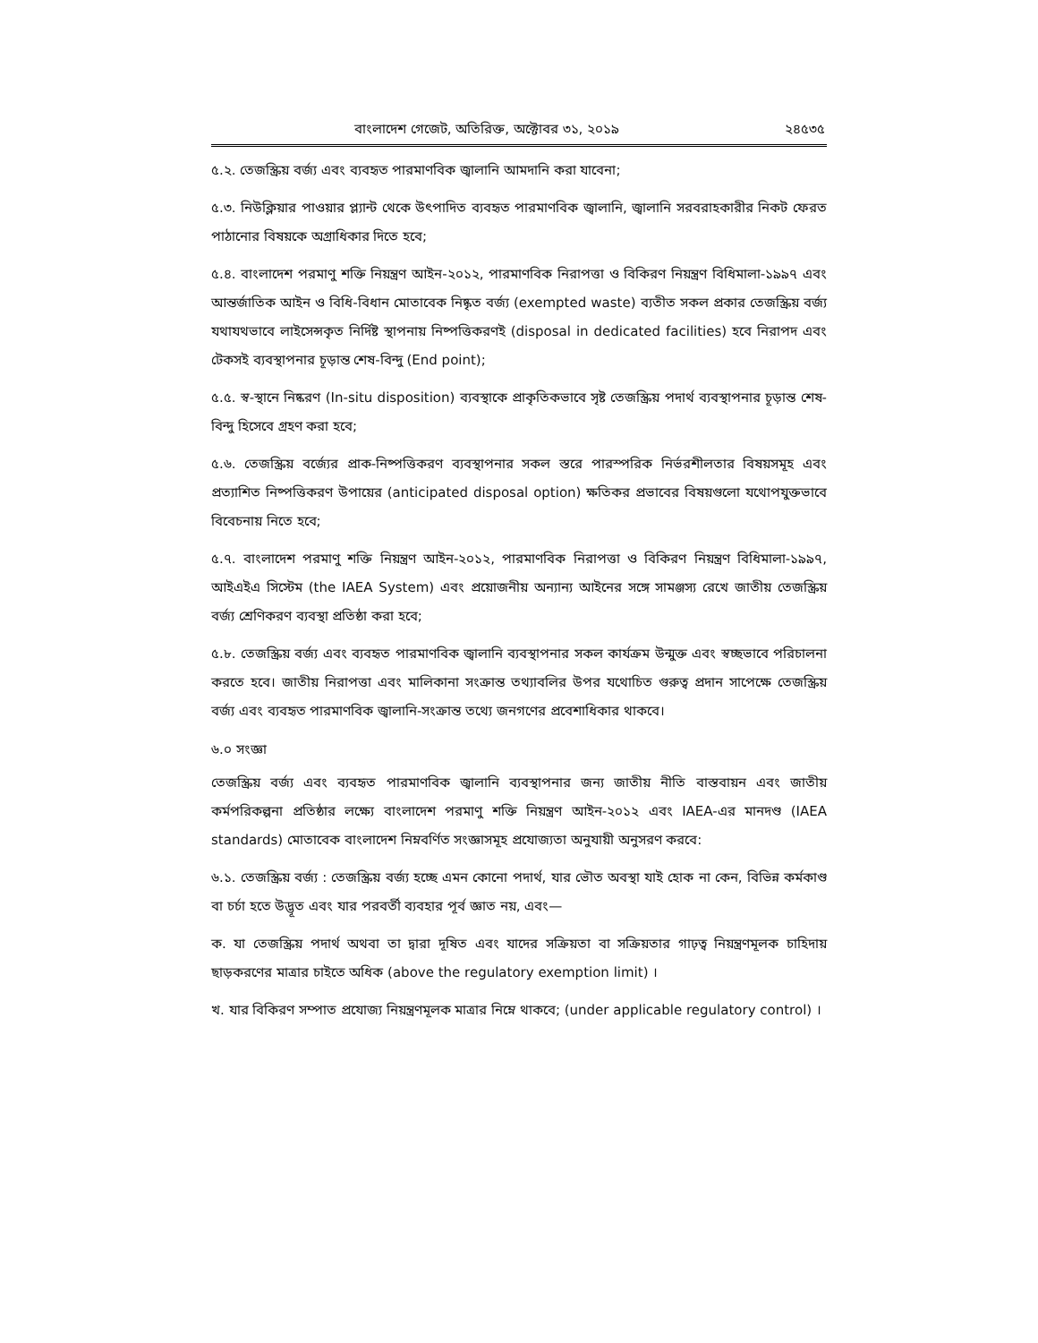বাংলাদেশ গেজেট, অতিরিক্ত, অক্টোবর ৩১, ২০১৯ ২৪৫৩৫
৫.২. তেজস্ক্রিয় বর্জ্য এবং ব্যবহৃত পারমাণবিক জ্বালানি আমদানি করা যাবেনা;
৫.৩. নিউক্লিয়ার পাওয়ার প্ল্যান্ট থেকে উৎপাদিত ব্যবহৃত পারমাণবিক জ্বালানি, জ্বালানি সরবরাহকারীর নিকট ফেরত পাঠানোর বিষয়কে অগ্রাধিকার দিতে হবে;
৫.৪. বাংলাদেশ পরমাণু শক্তি নিয়ন্ত্রণ আইন-২০১২, পারমাণবিক নিরাপত্তা ও বিকিরণ নিয়ন্ত্রণ বিধিমালা-১৯৯৭ এবং আন্তর্জাতিক আইন ও বিধি-বিধান মোতাবেক নিষ্কৃত বর্জ্য (exempted waste) ব্যতীত সকল প্রকার তেজস্ক্রিয় বর্জ্য যথাযথভাবে লাইসেন্সকৃত নির্দিষ্ট স্থাপনায় নিষ্পত্তিকরণই (disposal in dedicated facilities) হবে নিরাপদ এবং টেকসই ব্যবস্থাপনার চূড়ান্ত শেষ-বিন্দু (End point);
৫.৫. স্ব-স্থানে নিষ্করণ (In-situ disposition) ব্যবস্থাকে প্রাকৃতিকভাবে সৃষ্ট তেজস্ক্রিয় পদার্থ ব্যবস্থাপনার চূড়ান্ত শেষ-বিন্দু হিসেবে গ্রহণ করা হবে;
৫.৬. তেজস্ক্রিয় বর্জ্যের প্রাক-নিষ্পত্তিকরণ ব্যবস্থাপনার সকল স্তরে পারস্পরিক নির্ভরশীলতার বিষয়সমূহ এবং প্রত্যাশিত নিষ্পত্তিকরণ উপায়ের (anticipated disposal option) ক্ষতিকর প্রভাবের বিষয়গুলো যথোপযুক্তভাবে বিবেচনায় নিতে হবে;
৫.৭. বাংলাদেশ পরমাণু শক্তি নিয়ন্ত্রণ আইন-২০১২, পারমাণবিক নিরাপত্তা ও বিকিরণ নিয়ন্ত্রণ বিধিমালা-১৯৯৭, আইএইএ সিস্টেম (the IAEA System) এবং প্রয়োজনীয় অন্যান্য আইনের সঙ্গে সামঞ্জস্য রেখে জাতীয় তেজস্ক্রিয় বর্জ্য শ্রেণিকরণ ব্যবস্থা প্রতিষ্ঠা করা হবে;
৫.৮. তেজস্ক্রিয় বর্জ্য এবং ব্যবহৃত পারমাণবিক জ্বালানি ব্যবস্থাপনার সকল কার্যক্রম উন্মুক্ত এবং স্বচ্ছভাবে পরিচালনা করতে হবে। জাতীয় নিরাপত্তা এবং মালিকানা সংক্রান্ত তথ্যাবলির উপর যথোচিত গুরুত্ব প্রদান সাপেক্ষে তেজস্ক্রিয় বর্জ্য এবং ব্যবহৃত পারমাণবিক জ্বালানি-সংক্রান্ত তথ্যে জনগণের প্রবেশাধিকার থাকবে।
৬.০ সংজ্ঞা
তেজস্ক্রিয় বর্জ্য এবং ব্যবহৃত পারমাণবিক জ্বালানি ব্যবস্থাপনার জন্য জাতীয় নীতি বাস্তবায়ন এবং জাতীয় কর্মপরিকল্পনা প্রতিষ্ঠার লক্ষ্যে বাংলাদেশ পরমাণু শক্তি নিয়ন্ত্রণ আইন-২০১২ এবং IAEA-এর মানদণ্ড (IAEA standards) মোতাবেক বাংলাদেশ নিম্নবর্ণিত সংজ্ঞাসমূহ প্রযোজ্যতা অনুযায়ী অনুসরণ করবে:
৬.১. তেজস্ক্রিয় বর্জ্য : তেজস্ক্রিয় বর্জ্য হচ্ছে এমন কোনো পদার্থ, যার ভৌত অবস্থা যাই হোক না কেন, বিভিন্ন কর্মকাণ্ড বা চর্চা হতে উদ্ভূত এবং যার পরবর্তী ব্যবহার পূর্ব জ্ঞাত নয়, এবং—
ক. যা তেজস্ক্রিয় পদার্থ অথবা তা দ্বারা দূষিত এবং যাদের সক্রিয়তা বা সক্রিয়তার গাঢ়ত্ব নিয়ন্ত্রণমূলক চাহিদায় ছাড়করণের মাত্রার চাইতে অধিক (above the regulatory exemption limit) ।
খ. যার বিকিরণ সম্পাত প্রযোজ্য নিয়ন্ত্রণমূলক মাত্রার নিম্নে থাকবে; (under applicable regulatory control) ।